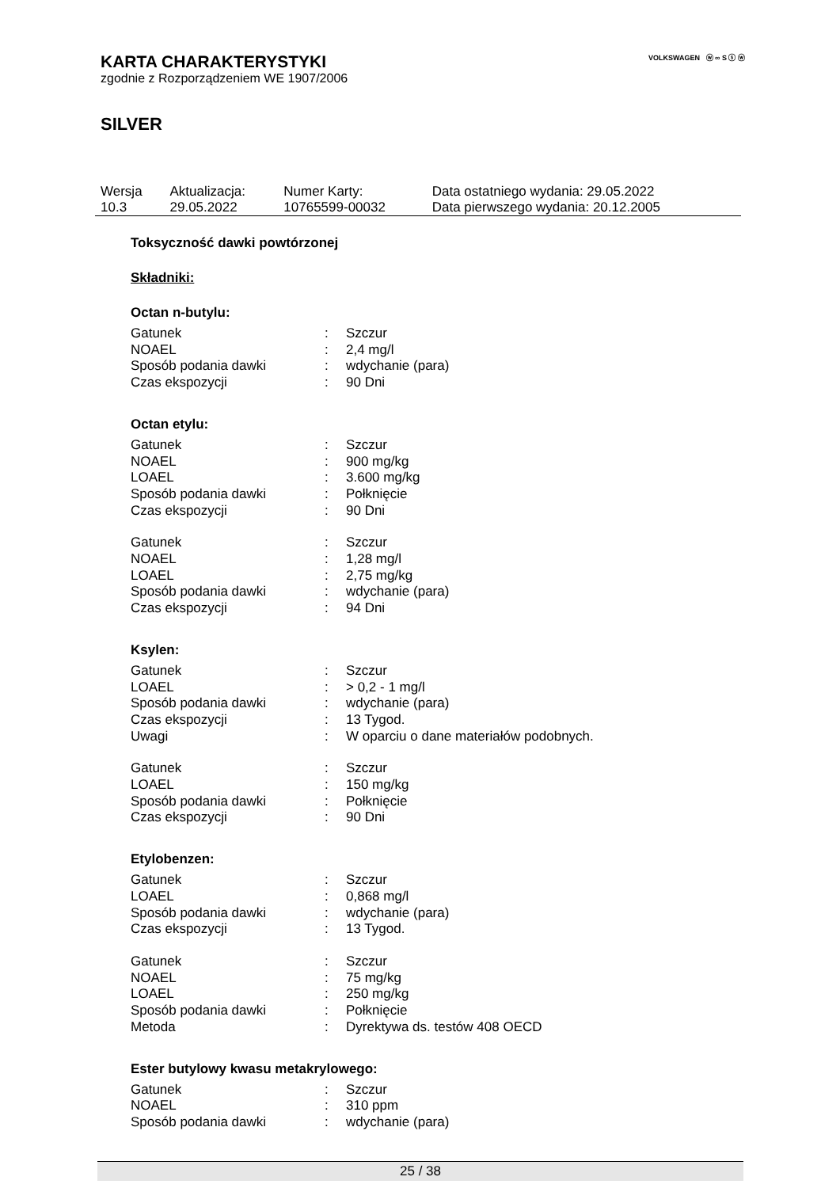VOLKSWAGEN ⓦ ∞ S ⓢ ⓦ
KARTA CHARAKTERYSTYKI
zgodnie z Rozporządzeniem WE 1907/2006
SILVER
| Wersja 10.3 | Aktualizacja: 29.05.2022 | Numer Karty: 10765599-00032 | Data ostatniego wydania: 29.05.2022 Data pierwszego wydania: 20.12.2005 |
Toksyczność dawki powtórzonej
Składniki:
Octan n-butylu:
| Gatunek | : | Szczur |
| NOAEL | : | 2,4 mg/l |
| Sposób podania dawki | : | wdychanie (para) |
| Czas ekspozycji | : | 90 Dni |
Octan etylu:
| Gatunek | : | Szczur |
| NOAEL | : | 900 mg/kg |
| LOAEL | : | 3.600 mg/kg |
| Sposób podania dawki | : | Połknięcie |
| Czas ekspozycji | : | 90 Dni |
| Gatunek | : | Szczur |
| NOAEL | : | 1,28 mg/l |
| LOAEL | : | 2,75 mg/kg |
| Sposób podania dawki | : | wdychanie (para) |
| Czas ekspozycji | : | 94 Dni |
Ksylen:
| Gatunek | : | Szczur |
| LOAEL | : | > 0,2 - 1 mg/l |
| Sposób podania dawki | : | wdychanie (para) |
| Czas ekspozycji | : | 13 Tygod. |
| Uwagi | : | W oparciu o dane materiałów podobnych. |
| Gatunek | : | Szczur |
| LOAEL | : | 150 mg/kg |
| Sposób podania dawki | : | Połknięcie |
| Czas ekspozycji | : | 90 Dni |
Etylobenzen:
| Gatunek | : | Szczur |
| LOAEL | : | 0,868 mg/l |
| Sposób podania dawki | : | wdychanie (para) |
| Czas ekspozycji | : | 13 Tygod. |
| Gatunek | : | Szczur |
| NOAEL | : | 75 mg/kg |
| LOAEL | : | 250 mg/kg |
| Sposób podania dawki | : | Połknięcie |
| Metoda | : | Dyrektywa ds. testów 408 OECD |
Ester butylowy kwasu metakrylowego:
| Gatunek | : | Szczur |
| NOAEL | : | 310 ppm |
| Sposób podania dawki | : | wdychanie (para) |
25 / 38